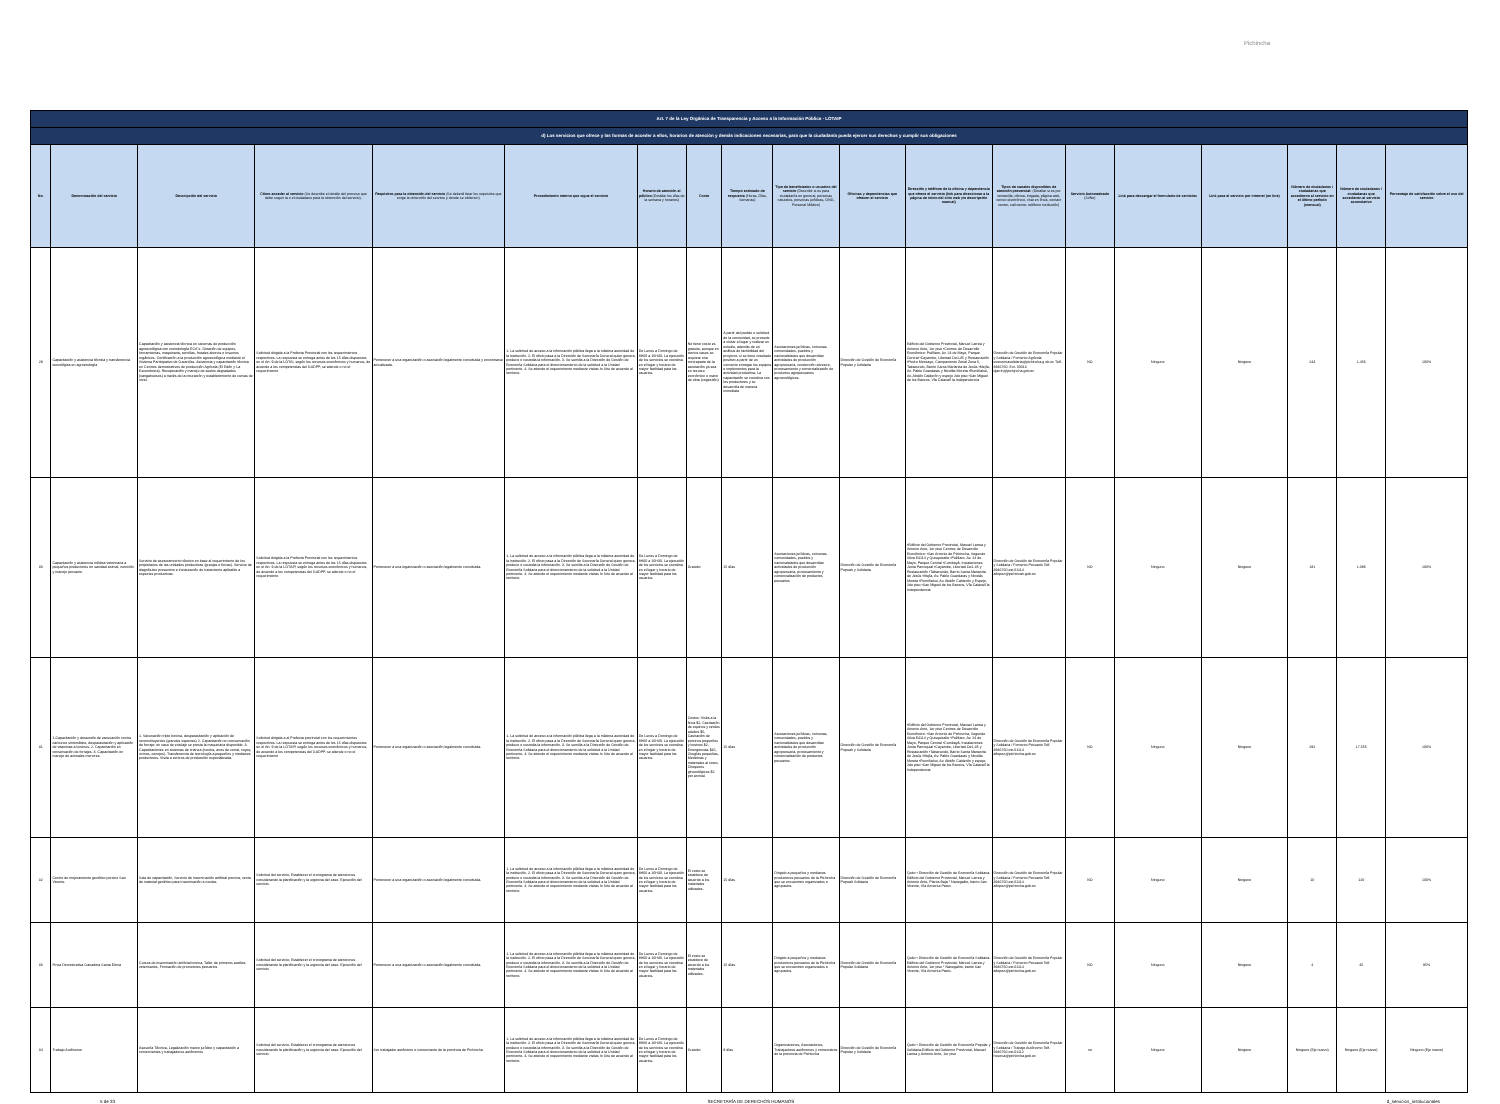Pichincha
| Art. 7 de la Ley Orgánica de Transparencia y Acceso a la Información Pública - LOTAIP | | | | | | | | | | | | | | | | | | |
| d) Los servicios que ofrece y las formas de acceder a ellos, horarios de atención y demás indicaciones necesarias, para que la ciudadanía pueda ejercer sus derechos y cumplir sus obligaciones | | | | | | | | | | | | | | | | | | |
| No. | Denominación del servicio | Descripción del servicio | Cómo acceder al servicio (Se describe el detalle del proceso que debe seguir la o el ciudadano para la obtención del servicio). | Requisitos para la obtención del servicio (Se deberá listar los requisitos que exige la obtención del servicio y donde se obtienen) | Procedimiento interno que sigue el servicio | Horario de atención al público (Detallar los días de la semana y horarios) | Costo | Tiempo estimado de respuesta (Horas, Días, Semanas) | Tipo de beneficiarios o usuarios del servicio (Describir si es para ciudadanía en general, personas naturales, personas jurídicas, ONG, Personal Médico) | Oficinas y dependencias que ofrecen el servicio | Dirección y teléfono de la oficina y dependencia que ofrece el servicio (link para direccionar a la página de inicio del sitio web y/o descripción manual) | Tipos de canales disponibles de atención presencial: (Detallar si es por ventanilla, oficina, brigada, página web, correo electrónico, chat en línea, contact center, call center, teléfono institución) | Servicio Automatizado (Si/No) | Link para descargar el formulario de servicios | Link para el servicio por internet (on line) | Número de ciudadanos / ciudadanas que accedieron al servicio en el último período (mensual) | Número de ciudadanos / ciudadanas que accedieron al servicio acumulativo | Porcentaje de satisfacción sobre el uso del servicio |
| 29 | Capacitación y asistencia técnica y transferencia tecnológica en agroecología | Capacitación y asistencia técnica en sistemas de producción agroecológica con metodología ECA´s. Dotación de equipos, herramientas, maquinaria, semillas, frutales abonos e insumos orgánicos. Certificación a la producción agroecológica mediante el Sistema Participativo de Garantías. Asistencia y capacitación técnica en Centros demostrativos de producción Agrícola (El Edén y La Escombrera). Recuperación y manejo de suelos degradados (cangahuosos) a través de la roturación y establecimiento de curvas de nivel. | Solicitud dirigida a la Prefecta Provincial con los requerimientos respectivos. La respuesta se entrega antes de los 15 días dispuestos en el Art. 9 de la LOTAI, según los recursos económicos y humanos, de acuerdo a los competencias del GADPP, se atiende o no el requerimiento | Pertenecer a una organización o asociación legalmente constituida y encontrarse actualizada. | 1. La solicitud de acceso a la información pública llega a la máxima autoridad de la institución. 2. El oficio pasa a la Dirección de Secretaría General quien genera, produce o custodia la información. 3. Se sumilla a la Dirección de Gestión de Economía Solidaria para el direccionamiento de la solicitud a la Unidad pertinente. 4. Se atiende el requerimiento mediante visitas In Situ de acuerdo al territorio. | De Lunes a Domingo de 8H00 a 16H30. La ejecución de los servicios se coordina en el lugar y horario de mayor facilidad para los usuarios. | No tiene costo es gratuito, aunque en ciertos casos se requiere una contraparte de la asociación ya sea en recurso económico o mano de obra (cogestión) | A partir del pedido o solicitud de la comunidad, se procede a visitar el lugar y realizar un estudio, además de un análisis de factibilidad del proyecto, si se tiene resultado positivo a partir de un convenio entregar los equipos e implementos para la actividad productiva. La capacitación se coordina con los productores y se desarrolla de manera inmediata | Asociaciones jurídicas, comunas, comunidades, pueblos y nacionalidades que desarrollan actividades de producción agropecuaria, recolección silvestre, procesamiento y comercialización de productos agropecuarios agroecológicos. | Dirección de Gestión de Economía Popular y Solidaria | Edificio del Gobierno Provincial, Manuel Larrea y Antonio Ante, 1er piso •Centros de Desarrollo Económico: Puéllaro, Av. 24 de Mayo, Parque Central •Cayambe, Libertad Oe1-35 y Restauración •Pedro Moncayo, Campamento Zonal Zona 6, Tabacundo, Barrio Santa Marianita de Jesús •Mejía, Av. Pablo Guardaras y Nicolás Moreta •Rumiñahui, Av. Abdón Calderón y espejo 2do piso •San Miguel de los Bancos, Vía Calacalí la Independencia | Dirección de Gestión de Economía Popular y Solidaria / Fomento Agrícola economiasolidaria@pichincha.g ob.ec Telf. 3946760. Ext. 00013 djarrin@pichjncha.gob.ec | NO | Ninguno | Ninguno | 243 | 1.456 | 100% |
| 30 | Capacitación y asistencia médica veterinaria a pequeños productores en sanidad animal, nutrición y manejo pecuario. | Servicio de asesoramiento técnico en base al requerimiento de los propietarios de las unidades productivas (granjas o fincas). Servicio de diagnóstico presuntivo e instauración de tratamiento aplicable a especies productivas. | Solicitud dirigida a la Prefecta Provincial con los requerimientos respectivos. La respuesta se entrega antes de los 15 días dispuestos en el Art. 9 de la LOTAIP, según los recursos económicos y humanos, de acuerdo a los competencias del GADPP, se atiende o no el requerimiento | Pertenecer a una organización o asociación legalmente constituida. | 1. La solicitud de acceso a la información pública llega a la máxima autoridad de la institución. 2. El oficio pasa a la Dirección de Secretaría General quien genera, produce o custodia la información. 3. Se sumilla a la Dirección de Gestión de Economía Solidaria para el direccionamiento de la solicitud a la Unidad pertinente. 4. Se atiende el requerimiento mediante visitas In Situ de acuerdo al territorio. | De Lunes a Domingo de 8H00 a 16H30. La ejecución de los servicios se coordina en el lugar y horario de mayor facilidad para los usuarios. | Gratuito | 15 días | Asociaciones jurídicas, comunas, comunidades, pueblos y nacionalidades que desarrollan actividades de producción agropecuaria, procesamiento y comercialización de productos pecuarios | Dirección de Gestión de Economía Popualr y Solidaria | •Edificio del Gobierno Provincial, Manuel Larrea y Antonio Ante, 1er piso Centros de Desarrollo Económico: •San Antonio de Pichincha, Segundo Silva E4114 y Quisquicalle •Puéllaro, Av. 24 de Mayo, Parque Central •Cumbayá, Instalaciones Junta Parroquial •Cayambe, Libertad Oe1-35 y Restauración •Tabacundo, Barrio Santa Marianita de Jesús •Mejía, Av. Pablo Guardaras y Nicolás Moreta •Rumiñahui, Av. Abdón Calderón y Espejo, 2do piso •San Miguel de los Bancos, Vía Calacalí la Independencia | Dirección de Gestión de Economía Popular y Solidaria / Fomento Pecuario Telf. 3946760 ext.01114 aflopez@pichincah.gob.ec | NO | Ninguno | Ninguno | 181 | 1.086 | 100% |
| 31 | 1.Capacitación y desarrollo de vacunación contra carbunco sintomático, desparasitación y aplicación de vitaminas a bovinos. 2. Capacitación en conservación de forrajes. 3. Capacitación en manejo de animales menores. | 1. Vacunación triple bovina, desparasitación y aplicación de reconstituyentes (grandes especies) 2. Capacitación en conservación de forraje; en caso de ensilaje se presta la maquinaria disponible. 3. Capacitaciones en sistemas de crianza (cerdos, aves de corral, cuyes, ovinos, conejos). Transferencia de tecnología a pequeños y medianos productores. Visita a centros de producción especializada. | Solicitud dirigida a al Prefecta provincial con los requerimientos respectivos. La respuesta se entrega antes de los 15 días dispuestos en el Art. 9 de la LOTAIP, según los recursos económicos y humanos, de acuerdo a los competencias del GADPP, se atiende o no el requerimiento | Pertenecer a una organización o asociación legalmente constituida. | 1. La solicitud de acceso a la información pública llega a la máxima autoridad de la institución. 2. El oficio pasa a la Dirección de Secretaría General quien genera, produce o custodia la información. 3. Se sumilla a la Dirección de Gestión de Economía Solidaria para el direccionamiento de la solicitud a la Unidad pertinente. 4. Se atiende el requerimiento mediante visitas In Situ de acuerdo al territorio. | De Lunes a Domingo de 8H00 a 16H30. La ejecución de los servicios se coordina en el lugar y horario de mayor facilidad para los usuarios. | Costos: Visita a la finca $2, Castración de equinos y cerdos adultos $5, Castración de porcinos pequeños y bovinos $2, Emergencias $15, Cirugías pequeñas, Medicinas y materiales al costo, Chequeos ginecológicos $2 por animal. | 15 días | Asociaciones jurídicas, comunas, comunidades, pueblos y nacionalidades que desarrollan actividades de producción agropecuaria, procesamiento y comercialización de productos pecuarios | Dirección de Gestión de Economía Popualr y Solidaria | •Edificio del Gobierno Provincial, Manuel Larrea y Antonio Ante, 1er piso Centros de Desarrollo Económico. •San Antonio de Pichincha, Segundo Silva E4114 y Quisquicalle •Puéllaro, Av. 24 de Mayo, Parque Central •Cumbayá, Instalaciones Junta Parroquial •Cayambe, Libertad Oe1-35 y Restauración •Tabacundo, Barrio Santa Marianita de Jesús •Mejía, Av. Pablo Guardaras y Nicolás Moreta •Rumiñahui, Av. Abdón Calderón y espejo, 2do piso •San Miguel de los Bancos, Vía Calacalí la Independencia | Dirección de Gestión de Economía Popular y Solidaria / Fomento Pecuario Telf. 3946760 ext.01114 aflopez@pichincha.gob.ec | NO | Ninguno | Ninguno | 292 | 17.555 | 100% |
| 32 | Centro de mejoramiento genético porcino San Vicente. | Sala de capacitación, Servicio de inseminación artificial porcina, venta de material genético para inseminación a cerdas. | Solicitud del servicio, Establecer el cronograma de atenciones considerando la planificación y la urgencia del caso. Ejecución del servicio. | Pertenecer a una organización o asociación legalmente constituida. | 1. La solicitud de acceso a la información pública llega a la máxima autoridad de la institución. 2. El oficio pasa a la Dirección de Secretaría General quien genera, produce o custodia la información. 3. Se sumilla a la Dirección de Gestión de Economía Solidaria para el direccionamiento de la solicitud a la Unidad pertinente. 4. Se atiende el requerimiento mediante visitas In Situ de acuerdo al territorio. | De Lunes a Domingo de 8H00 a 16H30. La ejecución de los servicios se coordina en el lugar y horario de mayor facilidad para los usuarios. | El costo se establece de acuerdo a los materiales utilizados. | 15 días | Dirigido a pequeños y medianos productores pecuarios de la Pichincha que se encuentren organizados o agrupados. | Dirección de Gestión de Economía Popualr Solidaria | Quito • Dirección de Gestión de Economía Solidaria-Edificio del Gobierno Provincial, Manuel Larrea y Antonio Ante, Planta Baja * Nanegalito, barrio San Vicente, Vía Armenia Pacto. | Dirección de Gestión de Economía Popular y Solidaria / Fomento Pecuario Telf. 3946760 ext.01114 aflopez@pichincha.gob.ec | NO | Ninguno | Ninguno | 10 | 120 | 100% |
| 33 | Finca Demostrativa Ganadera Santa Elena | Cursos de inseminación artificial bovina, Taller de primeros auxilios veterinarios, Formación de promotores pecuarios | Solicitud del servicio, Establecer el cronograma de atenciones considerando la planificación y la urgencia del caso. Ejecución del servicio. | Pertenecer a una organización o asociación legalmente constituida. | 1. La solicitud de acceso a la información pública llega a la máxima autoridad de la institución. 2. El oficio pasa a la Dirección de Secretaría General quien genera, produce o custodia la información. 3. Se sumilla a la Dirección de Gestión de Economía Solidaria para el direccionamiento de la solicitud a la Unidad pertinente. 4. Se atiende el requerimiento mediante visitas In Situ de acuerdo al territorio. | De Lunes a Domingo de 8H00 a 16H30. La ejecución de los servicios se coordina en el lugar y horario de mayor facilidad para los usuarios. | El costo se establece de acuerdo a los materiales utilizados. | 15 días | Dirigido a pequeños y medianos productores pecuarios de la Pichincha que se encuentren organizados o agrupados. | Dirección de Gestión de Economía Popular Solidaria | Quito • Dirección de Gestión de Economía Solidaria-Edificio del Gobierno Provincial, Manuel Larrea y Antonio Ante, 1er piso * Nanegalito, barrio San Vicente, Vía Armenia Pacto. | Dirección de Gestión de Economía Popular y Solidaria / Fomento Pecuario Telf. 3946760 ext.01114 aflopez@pichincha.gob.ec | NO | Ninguno | Ninguno | 4 | 45 | 95% |
| 34 | Trabajo Autónomo | Asesoría Técnica, Legalización marco jurídico y capacitación a comerciantes y trabajadores autónomos | Solicitud del servicio, Establecer el cronograma de atenciones considerando la planificación y la urgencia del caso. Ejecución del servicio. | Ser trabajador autónomo o comerciante de la provincia de Pichincha | 1. La solicitud de acceso a la información pública llega a la máxima autoridad de la institución. 2. El oficio pasa a la Dirección de Secretaría General quien genera, produce o custodia la información. 3. Se sumilla a la Dirección de Gestión de Economía Solidaria para el direccionamiento de la solicitud a la Unidad pertinente. 4. Se atiende el requerimiento mediante visitas In Situ de acuerdo al territorio. | De Lunes a Domingo de 8H00 a 16H30. La ejecución de los servicios se coordina en el lugar y horario de mayor facilidad para los usuarios. | Gratuito | 8 días | Organizaciones, Asociaciones, Trabajadores autónomos y comerciante de la provincia de Pichincha | Dirección de Gestión de Economía Popular y Solidaria | Quito • Dirección de Gestión de Economía Popular y Solidaria-Edificio del Gobierno Provincial, Manuel Larrea y Antonio Ante, 1er piso | Dirección de Gestión de Economía Popular y Solidaria / Trabajo Autónomo Telf. 3946760 ext.01112 hcueva@pichincha.gob.ec | no | Ninguno | Ninguno | Ninguno (Eje nuevo) | Ninguno (Eje nuevo) | Ninguno (Eje nuevo) |
5 de 33 SECRETARÍA DE DERECHOS HUMANOS d_servicios_institucionales